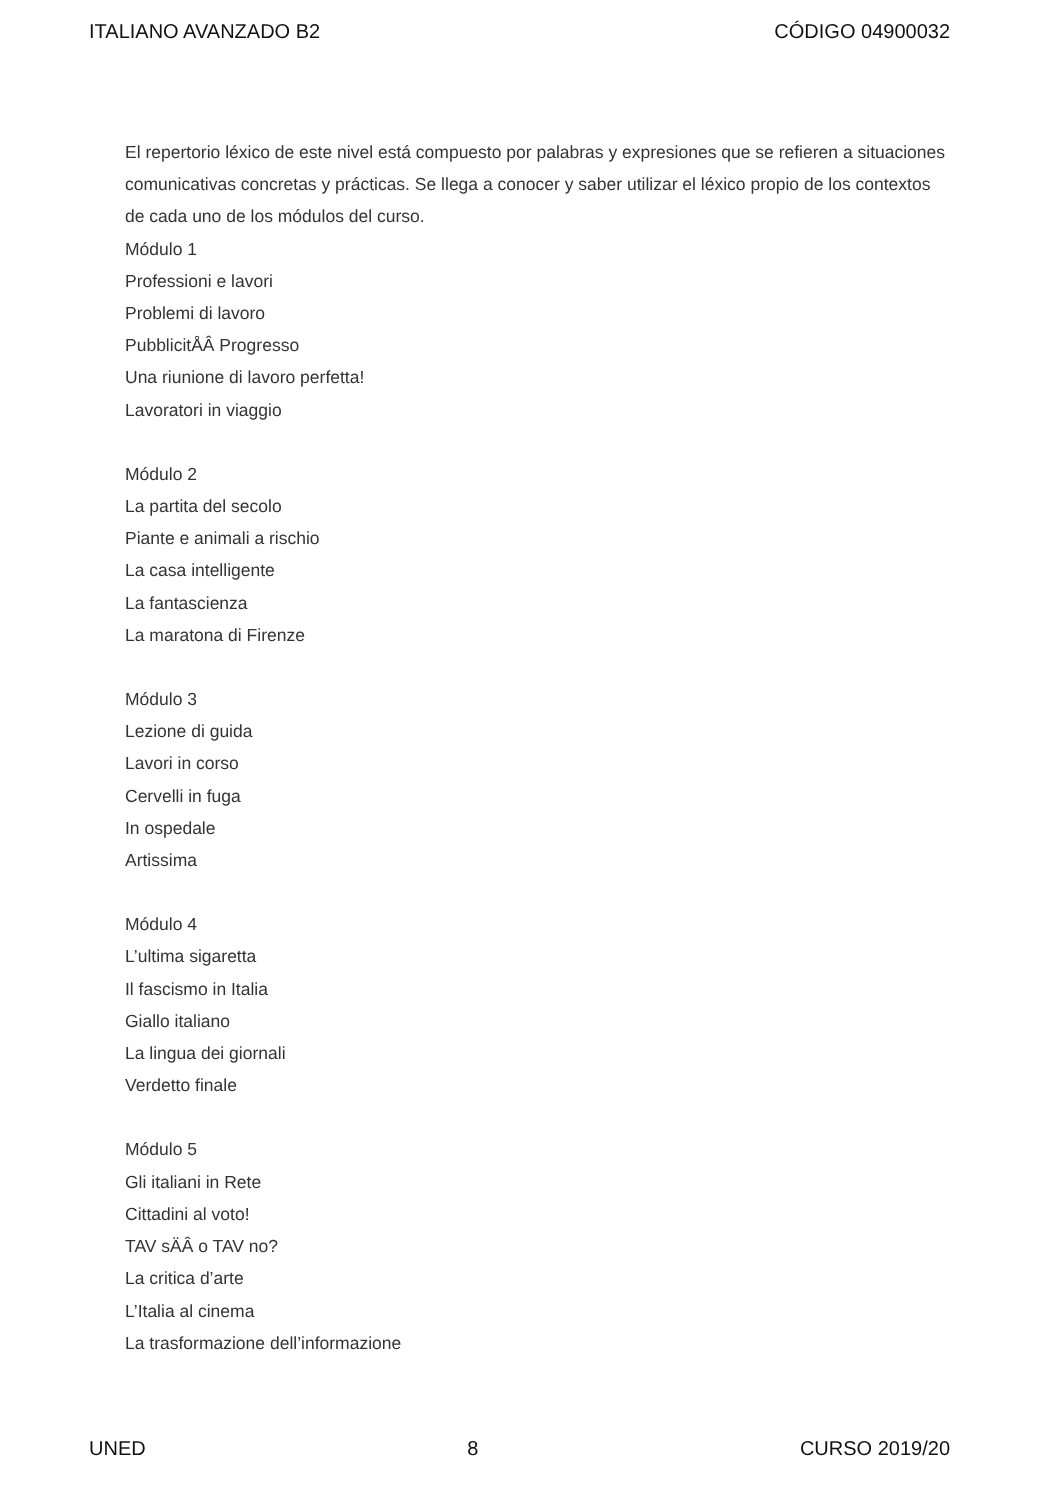ITALIANO AVANZADO B2 CÓDIGO 04900032
El repertorio léxico de este nivel está compuesto por palabras y expresiones que se refieren a situaciones comunicativas concretas y prácticas. Se llega a conocer y saber utilizar el léxico propio de los contextos de cada uno de los módulos del curso.
Módulo 1
Professioni e lavori
Problemi di lavoro
PubblicitÅÂ Progresso
Una riunione di lavoro perfetta!
Lavoratori in viaggio
Módulo 2
La partita del secolo
Piante e animali a rischio
La casa intelligente
La fantascienza
La maratona di Firenze
Módulo 3
Lezione di guida
Lavori in corso
Cervelli in fuga
In ospedale
Artissima
Módulo 4
L’ultima sigaretta
Il fascismo in Italia
Giallo italiano
La lingua dei giornali
Verdetto finale
Módulo 5
Gli italiani in Rete
Cittadini al voto!
TAV sÄÂ o TAV no?
La critica d’arte
L’Italia al cinema
La trasformazione dell’informazione
UNED 8 CURSO 2019/20